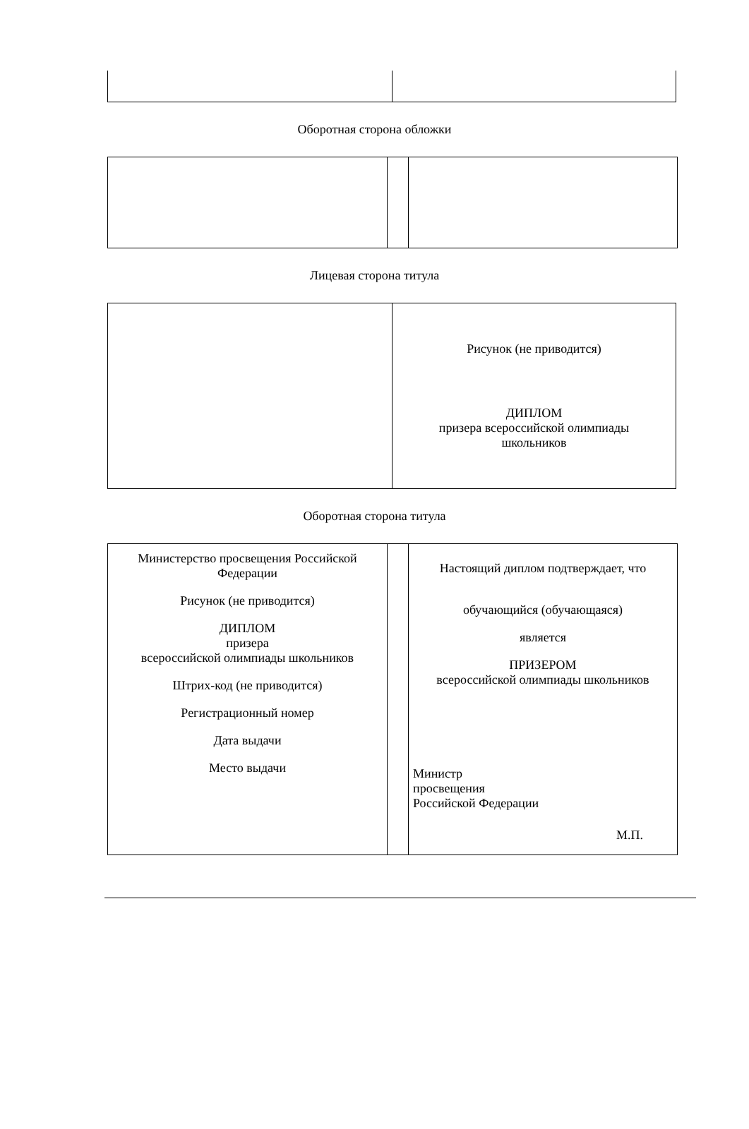Оборотная сторона обложки
Лицевая сторона титула
| | Рисунок (не приводится) ДИПЛОМ призера всероссийской олимпиады школьников |
Оборотная сторона титула
| Министерство просвещения Российской Федерации Рисунок (не приводится) ДИПЛОМ призера всероссийской олимпиады школьников Штрих-код (не приводится) Регистрационный номер Дата выдачи Место выдачи | | Настоящий диплом подтверждает, что обучающийся (обучающаяся) является ПРИЗЕРОМ всероссийской олимпиады школьников Министр просвещения Российской Федерации М.П. |